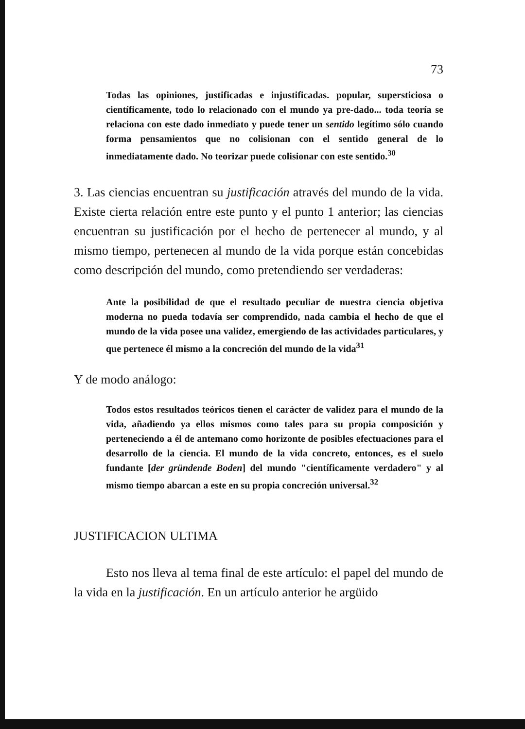73
Todas las opiniones, justificadas e injustificadas. popular, supersticiosa o científicamente, todo lo relacionado con el mundo ya pre-dado... toda teoría se relaciona con este dado inmediato y puede tener un sentido legítimo sólo cuando forma pensamientos que no colisionan con el sentido general de lo inmediatamente dado. No teorizar puede colisionar con este sentido.<sup>30</sup>
3. Las ciencias encuentran su justificación através del mundo de la vida. Existe cierta relación entre este punto y el punto 1 anterior; las ciencias encuentran su justificación por el hecho de pertenecer al mundo, y al mismo tiempo, pertenecen al mundo de la vida porque están concebidas como descripción del mundo, como pretendiendo ser verdaderas:
Ante la posibilidad de que el resultado peculiar de nuestra ciencia objetiva moderna no pueda todavía ser comprendido, nada cambia el hecho de que el mundo de la vida posee una validez, emergiendo de las actividades particulares, y que pertenece él mismo a la concreción del mundo de la vida<sup>31</sup>
Y de modo análogo:
Todos estos resultados teóricos tienen el carácter de validez para el mundo de la vida, añadiendo ya ellos mismos como tales para su propia composición y perteneciendo a él de antemano como horizonte de posibles efectuaciones para el desarrollo de la ciencia. El mundo de la vida concreto, entonces, es el suelo fundante [der gründende Boden] del mundo "científicamente verdadero" y al mismo tiempo abarcan a este en su propia concreción universal.<sup>32</sup>
JUSTIFICACION ULTIMA
Esto nos lleva al tema final de este artículo: el papel del mundo de la vida en la justificación. En un artículo anterior he argüido